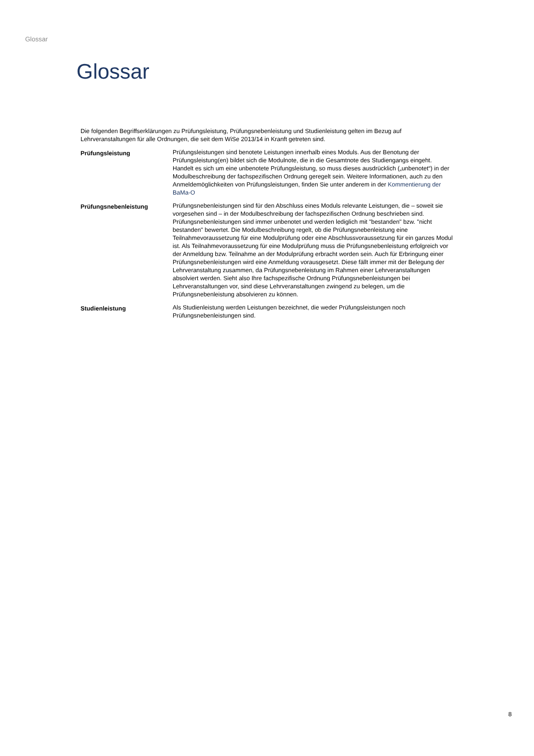Glossar
Glossar
Die folgenden Begriffserklärungen zu Prüfungsleistung, Prüfungsnebenleistung und Studienleistung gelten im Bezug auf Lehrveranstaltungen für alle Ordnungen, die seit dem WiSe 2013/14 in Kranft getreten sind.
| Prüfungsleistung | Prüfungsleistungen sind benotete Leistungen innerhalb eines Moduls. Aus der Benotung der Prüfungsleistung(en) bildet sich die Modulnote, die in die Gesamtnote des Studiengangs eingeht. Handelt es sich um eine unbenotete Prüfungsleistung, so muss dieses ausdrücklich („unbenotet“) in der Modulbeschreibung der fachspezifischen Ordnung geregelt sein. Weitere Informationen, auch zu den Anmeldemöglichkeiten von Prüfungsleistungen, finden Sie unter anderem in der Kommentierung der BaMa-O |
| Prüfungsnebenleistung | Prüfungsnebenleistungen sind für den Abschluss eines Moduls relevante Leistungen, die – soweit sie vorgesehen sind – in der Modulbeschreibung der fachspezifischen Ordnung beschrieben sind. Prüfungsnebenleistungen sind immer unbenotet und werden lediglich mit "bestanden" bzw. "nicht bestanden" bewertet. Die Modulbeschreibung regelt, ob die Prüfungsnebenleistung eine Teilnahmevoraussetzung für eine Modulprüfung oder eine Abschlussvoraussetzung für ein ganzes Modul ist. Als Teilnahmevoraussetzung für eine Modulprüfung muss die Prüfungsnebenleistung erfolgreich vor der Anmeldung bzw. Teilnahme an der Modulprüfung erbracht worden sein. Auch für Erbringung einer Prüfungsnebenleistungen wird eine Anmeldung vorausgesetzt. Diese fällt immer mit der Belegung der Lehrveranstaltung zusammen, da Prüfungsnebenleistung im Rahmen einer Lehrveranstaltungen absolviert werden. Sieht also Ihre fachspezifische Ordnung Prüfungsnebenleistungen bei Lehrveranstaltungen vor, sind diese Lehrveranstaltungen zwingend zu belegen, um die Prüfungsnebenleistung absolvieren zu können. |
| Studienleistung | Als Studienleistung werden Leistungen bezeichnet, die weder Prüfungsleistungen noch Prüfungsnebenleistungen sind. |
8